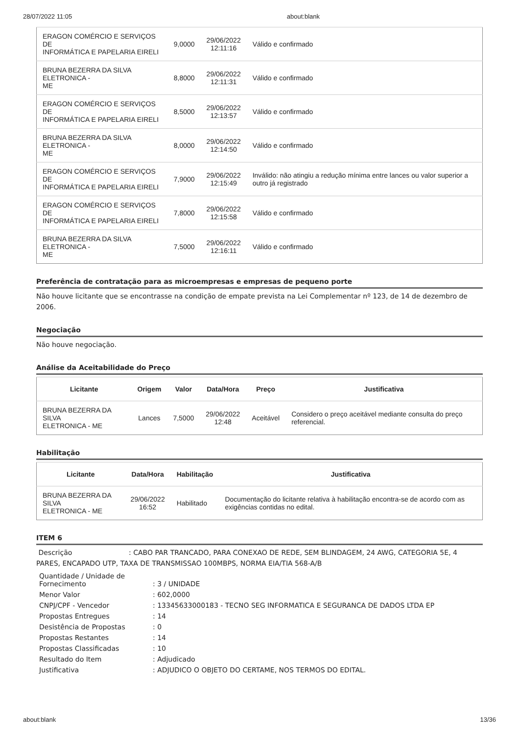28/07/2022 11:05 about:blank
| ERAGON COMÉRCIO E SERVIÇOS DE INFORMÁTICA E PAPELARIA EIRELI | 9,0000 | 29/06/2022 12:11:16 | Válido e confirmado |
| BRUNA BEZERRA DA SILVA ELETRONICA - ME | 8,8000 | 29/06/2022 12:11:31 | Válido e confirmado |
| ERAGON COMÉRCIO E SERVIÇOS DE INFORMÁTICA E PAPELARIA EIRELI | 8,5000 | 29/06/2022 12:13:57 | Válido e confirmado |
| BRUNA BEZERRA DA SILVA ELETRONICA - ME | 8,0000 | 29/06/2022 12:14:50 | Válido e confirmado |
| ERAGON COMÉRCIO E SERVIÇOS DE INFORMÁTICA E PAPELARIA EIRELI | 7,9000 | 29/06/2022 12:15:49 | Inválido: não atingiu a redução mínima entre lances ou valor superior a outro já registrado |
| ERAGON COMÉRCIO E SERVIÇOS DE INFORMÁTICA E PAPELARIA EIRELI | 7,8000 | 29/06/2022 12:15:58 | Válido e confirmado |
| BRUNA BEZERRA DA SILVA ELETRONICA - ME | 7,5000 | 29/06/2022 12:16:11 | Válido e confirmado |
Preferência de contratação para as microempresas e empresas de pequeno porte
Não houve licitante que se encontrasse na condição de empate prevista na Lei Complementar nº 123, de 14 de dezembro de 2006.
Negociação
Não houve negociação.
Análise da Aceitabilidade do Preço
| Licitante | Origem | Valor | Data/Hora | Preço | Justificativa |
| --- | --- | --- | --- | --- | --- |
| BRUNA BEZERRA DA SILVA ELETRONICA - ME | Lances | 7,5000 | 29/06/2022 12:48 | Aceitável | Considero o preço aceitável mediante consulta do preço referencial. |
Habilitação
| Licitante | Data/Hora | Habilitação | Justificativa |
| --- | --- | --- | --- |
| BRUNA BEZERRA DA SILVA ELETRONICA - ME | 29/06/2022 16:52 | Habilitado | Documentação do licitante relativa à habilitação encontra-se de acordo com as exigências contidas no edital. |
ITEM 6
Descrição : CABO PAR TRANCADO, PARA CONEXAO DE REDE, SEM BLINDAGEM, 24 AWG, CATEGORIA 5E, 4 PARES, ENCAPADO UTP, TAXA DE TRANSMISSAO 100MBPS, NORMA EIA/TIA 568-A/B
| Quantidade / Unidade de Fornecimento | : 3 / UNIDADE |
| Menor Valor | : 602,0000 |
| CNPJ/CPF - Vencedor | : 13345633000183 - TECNO SEG INFORMATICA E SEGURANCA DE DADOS LTDA EP |
| Propostas Entregues | : 14 |
| Desistência de Propostas | : 0 |
| Propostas Restantes | : 14 |
| Propostas Classificadas | : 10 |
| Resultado do Item | : Adjudicado |
| Justificativa | : ADJUDICO O OBJETO DO CERTAME, NOS TERMOS DO EDITAL. |
about:blank 13/36